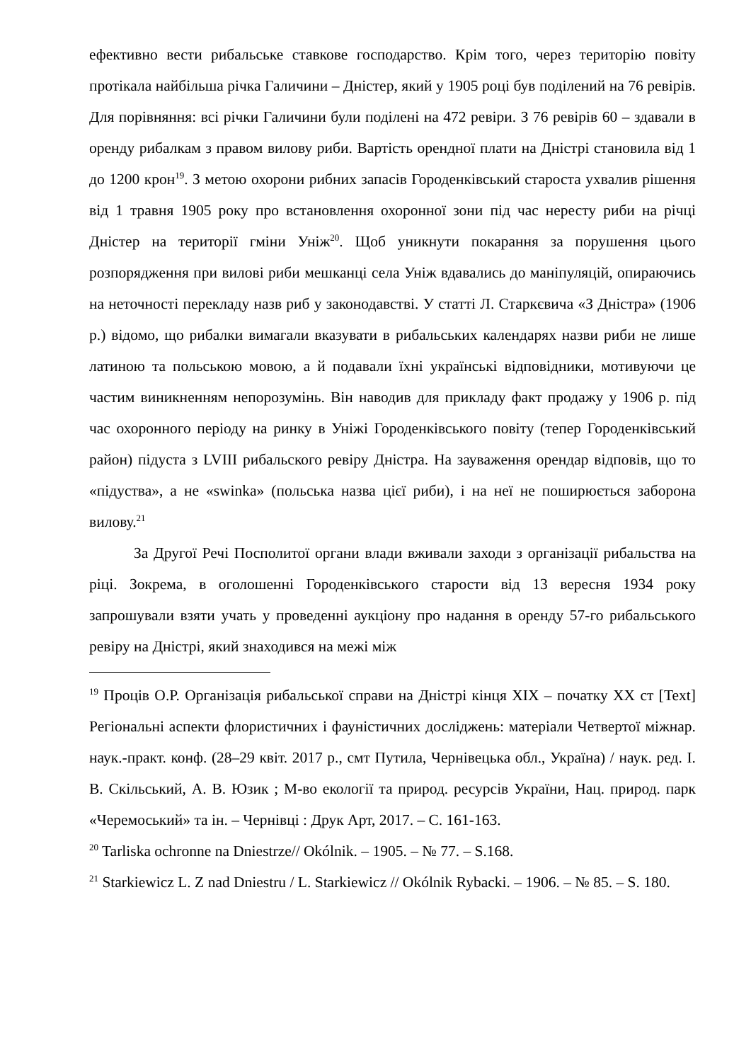ефективно вести рибальське ставкове господарство. Крім того, через територію повіту протікала найбільша річка Галичини – Дністер, який у 1905 році був поділений на 76 ревірів. Для порівняння: всі річки Галичини були поділені на 472 ревіри. З 76 ревірів 60 – здавали в оренду рибалкам з правом вилову риби. Вартість орендної плати на Дністрі становила від 1 до 1200 крон<sup>19</sup>. З метою охорони рибних запасів Городенківський староста ухвалив рішення від 1 травня 1905 року про встановлення охоронної зони під час нересту риби на річці Дністер на території гміни Уніж<sup>20</sup>. Щоб уникнути покарання за порушення цього розпорядження при вилові риби мешканці села Уніж вдавались до маніпуляцій, опираючись на неточності перекладу назв риб у законодавстві. У статті Л. Старкєвича «З Дністра» (1906 р.) відомо, що рибалки вимагали вказувати в рибальських календарях назви риби не лише латиною та польською мовою, а й подавали їхні українські відповідники, мотивуючи це частим виникненням непорозумінь. Він наводив для прикладу факт продажу у 1906 р. під час охоронного періоду на ринку в Уніжі Городенківського повіту (тепер Городенківський район) підуста з LVIII рибальского ревіру Дністра. На зауваження орендар відповів, що то «підуства», а не «swinka» (польська назва цієї риби), і на неї не поширюється заборона вилову.<sup>21</sup>
За Другої Речі Посполитої органи влади вживали заходи з організації рибальства на ріці. Зокрема, в оголошенні Городенківського старости від 13 вересня 1934 року запрошували взяти учать у проведенні аукціону про надання в оренду 57-го рибальського ревіру на Дністрі, який знаходився на межі між
<sup>19</sup> Проців О.Р. Організація рибальської справи на Дністрі кінця XIX – початку XX ст [Text] Регіональні аспекти флористичних і фауністичних досліджень: матеріали Четвертої міжнар. наук.-практ. конф. (28–29 квіт. 2017 р., смт Путила, Чернівецька обл., Україна) / наук. ред. І. В. Скільський, А. В. Юзик ; М-во екології та природ. ресурсів України, Нац. природ. парк «Черемоський» та ін. – Чернівці : Друк Арт, 2017. – С. 161-163.
<sup>20</sup> Tarliska ochronne na Dniestrze// Okólnik. – 1905. – № 77. – S.168.
<sup>21</sup> Starkiewicz L. Z nad Dniestru / L. Starkiewicz // Okólnik Rybacki. – 1906. – № 85. – S. 180.